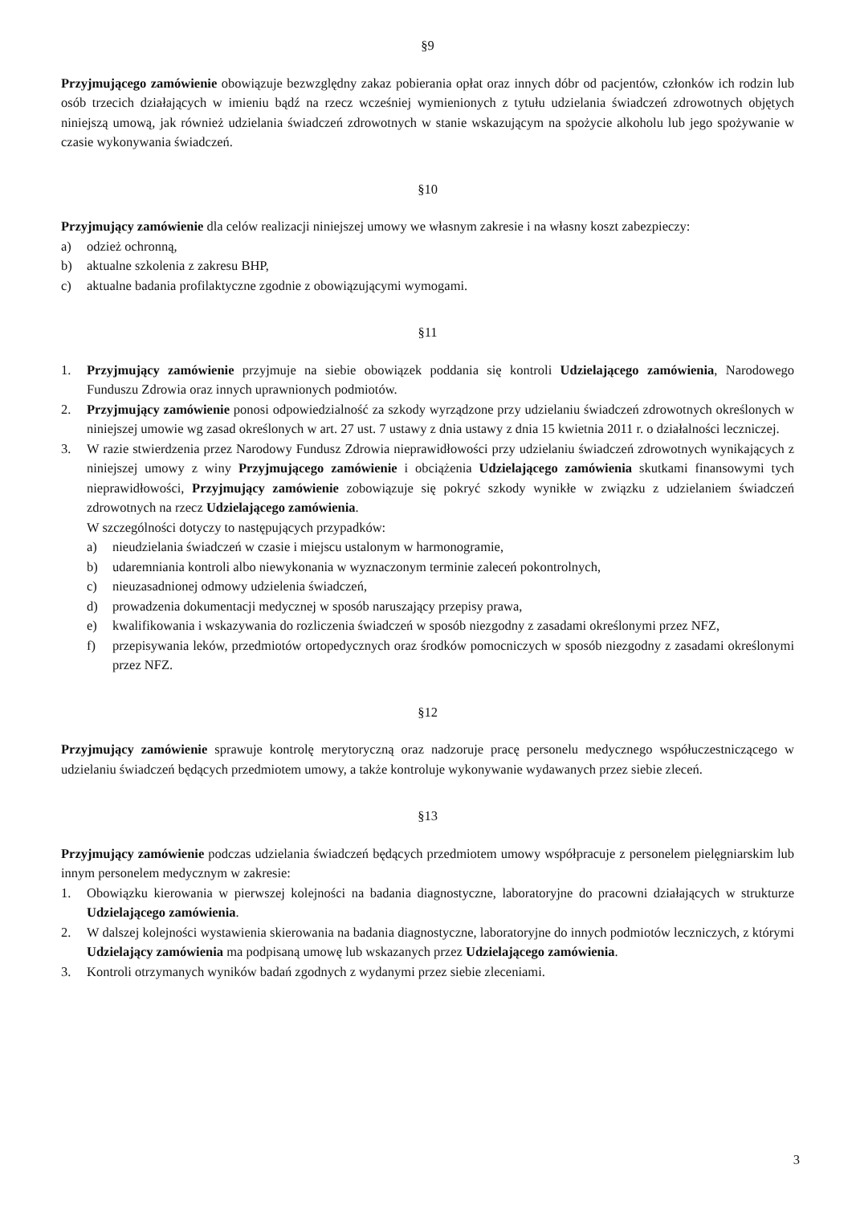§9
Przyjmującego zamówienie obowiązuje bezwzględny zakaz pobierania opłat oraz innych dóbr od pacjentów, członków ich rodzin lub osób trzecich działających w imieniu bądź na rzecz wcześniej wymienionych z tytułu udzielania świadczeń zdrowotnych objętych niniejszą umową, jak również udzielania świadczeń zdrowotnych w stanie wskazującym na spożycie alkoholu lub jego spożywanie w czasie wykonywania świadczeń.
§10
Przyjmujący zamówienie dla celów realizacji niniejszej umowy we własnym zakresie i na własny koszt zabezpieczy:
a) odzież ochronną,
b) aktualne szkolenia z zakresu BHP,
c) aktualne badania profilaktyczne zgodnie z obowiązującymi wymogami.
§11
1. Przyjmujący zamówienie przyjmuje na siebie obowiązek poddania się kontroli Udzielającego zamówienia, Narodowego Funduszu Zdrowia oraz innych uprawnionych podmiotów.
2. Przyjmujący zamówienie ponosi odpowiedzialność za szkody wyrządzone przy udzielaniu świadczeń zdrowotnych określonych w niniejszej umowie wg zasad określonych w art. 27 ust. 7 ustawy z dnia ustawy z dnia 15 kwietnia 2011 r. o działalności leczniczej.
3. W razie stwierdzenia przez Narodowy Fundusz Zdrowia nieprawidłowości przy udzielaniu świadczeń zdrowotnych wynikających z niniejszej umowy z winy Przyjmującego zamówienie i obciążenia Udzielającego zamówienia skutkami finansowymi tych nieprawidłowości, Przyjmujący zamówienie zobowiązuje się pokryć szkody wynikłe w związku z udzielaniem świadczeń zdrowotnych na rzecz Udzielającego zamówienia.
W szczególności dotyczy to następujących przypadków:
a) nieudzielania świadczeń w czasie i miejscu ustalonym w harmonogramie,
b) udaremniania kontroli albo niewykonania w wyznaczonym terminie zaleceń pokontrolnych,
c) nieuzasadnionej odmowy udzielenia świadczeń,
d) prowadzenia dokumentacji medycznej w sposób naruszający przepisy prawa,
e) kwalifikowania i wskazywania do rozliczenia świadczeń w sposób niezgodny z zasadami określonymi przez NFZ,
f) przepisywania leków, przedmiotów ortopedycznych oraz środków pomocniczych w sposób niezgodny z zasadami określonymi przez NFZ.
§12
Przyjmujący zamówienie sprawuje kontrolę merytoryczną oraz nadzoruje pracę personelu medycznego współuczestniczącego w udzielaniu świadczeń będących przedmiotem umowy, a także kontroluje wykonywanie wydawanych przez siebie zleceń.
§13
Przyjmujący zamówienie podczas udzielania świadczeń będących przedmiotem umowy współpracuje z personelem pielęgniarskim lub innym personelem medycznym w zakresie:
1. Obowiązku kierowania w pierwszej kolejności na badania diagnostyczne, laboratoryjne do pracowni działających w strukturze Udzielającego zamówienia.
2. W dalszej kolejności wystawienia skierowania na badania diagnostyczne, laboratoryjne do innych podmiotów leczniczych, z którymi Udzielający zamówienia ma podpisaną umowę lub wskazanych przez Udzielającego zamówienia.
3. Kontroli otrzymanych wyników badań zgodnych z wydanymi przez siebie zleceniami.
3